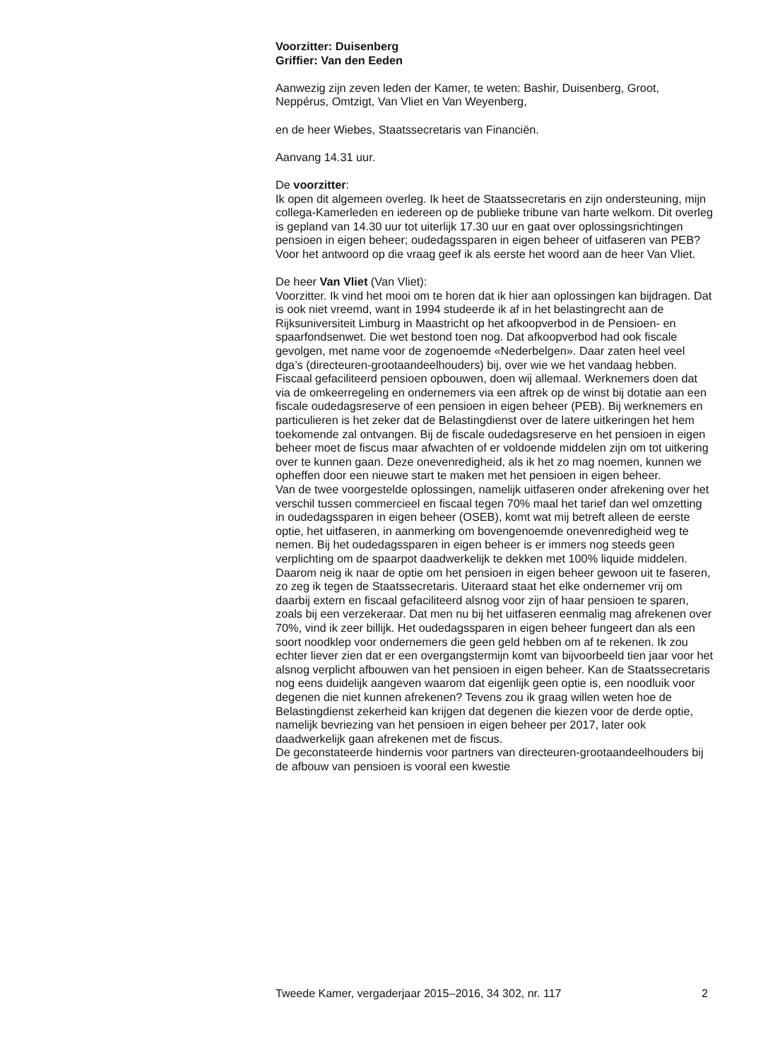Voorzitter: Duisenberg
Griffier: Van den Eeden
Aanwezig zijn zeven leden der Kamer, te weten: Bashir, Duisenberg, Groot, Neppérus, Omtzigt, Van Vliet en Van Weyenberg,
en de heer Wiebes, Staatssecretaris van Financiën.
Aanvang 14.31 uur.
De voorzitter:
Ik open dit algemeen overleg. Ik heet de Staatssecretaris en zijn ondersteuning, mijn collega-Kamerleden en iedereen op de publieke tribune van harte welkom. Dit overleg is gepland van 14.30 uur tot uiterlijk 17.30 uur en gaat over oplossingsrichtingen pensioen in eigen beheer; oudedagssparen in eigen beheer of uitfaseren van PEB? Voor het antwoord op die vraag geef ik als eerste het woord aan de heer Van Vliet.
De heer Van Vliet (Van Vliet):
Voorzitter. Ik vind het mooi om te horen dat ik hier aan oplossingen kan bijdragen. Dat is ook niet vreemd, want in 1994 studeerde ik af in het belastingrecht aan de Rijksuniversiteit Limburg in Maastricht op het afkoopverbod in de Pensioen- en spaarfondsenwet. Die wet bestond toen nog. Dat afkoopverbod had ook fiscale gevolgen, met name voor de zogenoemde «Nederbelgen». Daar zaten heel veel dga’s (directeuren-grootaandeelhouders) bij, over wie we het vandaag hebben.
Fiscaal gefaciliteerd pensioen opbouwen, doen wij allemaal. Werknemers doen dat via de omkeerregeling en ondernemers via een aftrek op de winst bij dotatie aan een fiscale oudedagsreserve of een pensioen in eigen beheer (PEB). Bij werknemers en particulieren is het zeker dat de Belastingdienst over de latere uitkeringen het hem toekomende zal ontvangen. Bij de fiscale oudedagsreserve en het pensioen in eigen beheer moet de fiscus maar afwachten of er voldoende middelen zijn om tot uitkering over te kunnen gaan. Deze onevenredigheid, als ik het zo mag noemen, kunnen we opheffen door een nieuwe start te maken met het pensioen in eigen beheer.
Van de twee voorgestelde oplossingen, namelijk uitfaseren onder afrekening over het verschil tussen commercieel en fiscaal tegen 70% maal het tarief dan wel omzetting in oudedagssparen in eigen beheer (OSEB), komt wat mij betreft alleen de eerste optie, het uitfaseren, in aanmerking om bovengenoemde onevenredigheid weg te nemen. Bij het oudedagssparen in eigen beheer is er immers nog steeds geen verplichting om de spaarpot daadwerkelijk te dekken met 100% liquide middelen. Daarom neig ik naar de optie om het pensioen in eigen beheer gewoon uit te faseren, zo zeg ik tegen de Staatssecretaris. Uiteraard staat het elke ondernemer vrij om daarbij extern en fiscaal gefaciliteerd alsnog voor zijn of haar pensioen te sparen, zoals bij een verzekeraar. Dat men nu bij het uitfaseren eenmalig mag afrekenen over 70%, vind ik zeer billijk. Het oudedagssparen in eigen beheer fungeert dan als een soort noodklep voor ondernemers die geen geld hebben om af te rekenen. Ik zou echter liever zien dat er een overgangstermijn komt van bijvoorbeeld tien jaar voor het alsnog verplicht afbouwen van het pensioen in eigen beheer. Kan de Staatssecretaris nog eens duidelijk aangeven waarom dat eigenlijk geen optie is, een noodluik voor degenen die niet kunnen afrekenen? Tevens zou ik graag willen weten hoe de Belastingdienst zekerheid kan krijgen dat degenen die kiezen voor de derde optie, namelijk bevriezing van het pensioen in eigen beheer per 2017, later ook daadwerkelijk gaan afrekenen met de fiscus.
De geconstateerde hindernis voor partners van directeuren-grootaandeelhouders bij de afbouw van pensioen is vooral een kwestie
Tweede Kamer, vergaderjaar 2015–2016, 34 302, nr. 117 2